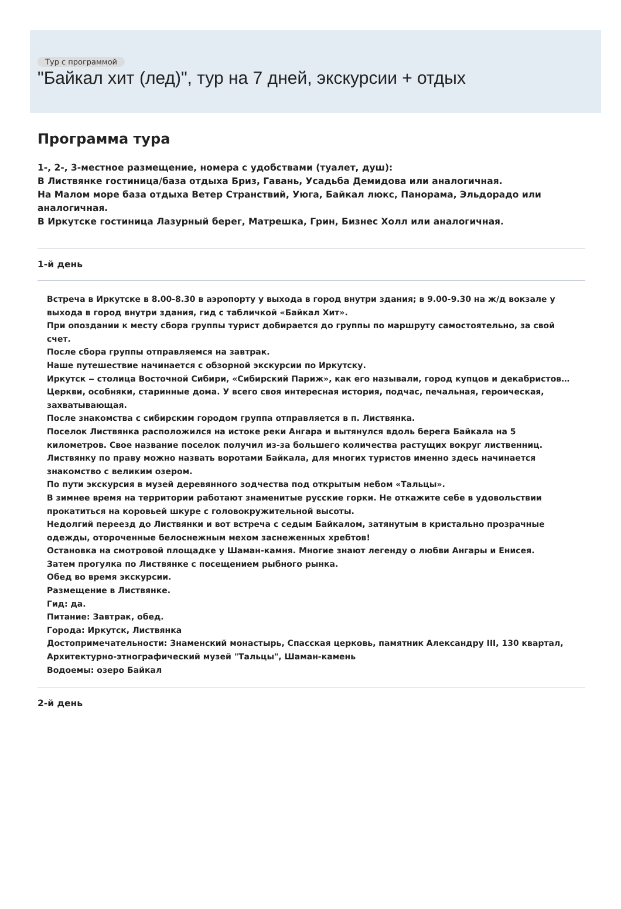Тур с программой
"Байкал хит (лед)", тур на 7 дней, экскурсии + отдых
Программа тура
1-, 2-, 3-местное размещение, номера с удобствами (туалет, душ):
В Листвянке гостиница/база отдыха Бриз, Гавань, Усадьба Демидова или аналогичная.
На Малом море база отдыха Ветер Странствий, Уюга, Байкал люкс, Панорама, Эльдорадо или аналогичная.
В Иркутске гостиница Лазурный берег, Матрешка, Грин, Бизнес Холл или аналогичная.
1-й день
Встреча в Иркутске в 8.00-8.30 в аэропорту у выхода в город внутри здания; в 9.00-9.30 на ж/д вокзале у выхода в город внутри здания, гид с табличкой «Байкал Хит».
При опоздании к месту сбора группы турист добирается до группы по маршруту самостоятельно, за свой счет.
После сбора группы отправляемся на завтрак.
Наше путешествие начинается с обзорной экскурсии по Иркутску.
Иркутск ‒ столица Восточной Сибири, «Сибирский Париж», как его называли, город купцов и декабристов…Церкви, особняки, старинные дома. У всего своя интересная история, подчас, печальная, героическая, захватывающая.
После знакомства с сибирским городом группа отправляется в п. Листвянка.
Поселок Листвянка расположился на истоке реки Ангара и вытянулся вдоль берега Байкала на 5 километров. Свое название поселок получил из-за большего количества растущих вокруг лиственниц. Листвянку по праву можно назвать воротами Байкала, для многих туристов именно здесь начинается знакомство с великим озером.
По пути экскурсия в музей деревянного зодчества под открытым небом «Тальцы».
В зимнее время на территории работают знаменитые русские горки. Не откажите себе в удовольствии прокатиться на коровьей шкуре с головокружительной высоты.
Недолгий переезд до Листвянки и вот встреча с седым Байкалом, затянутым в кристально прозрачные одежды, отороченные белоснежным мехом заснеженных хребтов!
Остановка на смотровой площадке у Шаман-камня. Многие знают легенду о любви Ангары и Енисея.
Затем прогулка по Листвянке с посещением рыбного рынка.
Обед во время экскурсии.
Размещение в Листвянке.
Гид: да.
Питание: Завтрак, обед.
Города: Иркутск, Листвянка
Достопримечательности: Знаменский монастырь, Спасская церковь, памятник Александру III, 130 квартал, Архитектурно-этнографический музей "Тальцы", Шаман-камень
Водоемы: озеро Байкал
2-й день